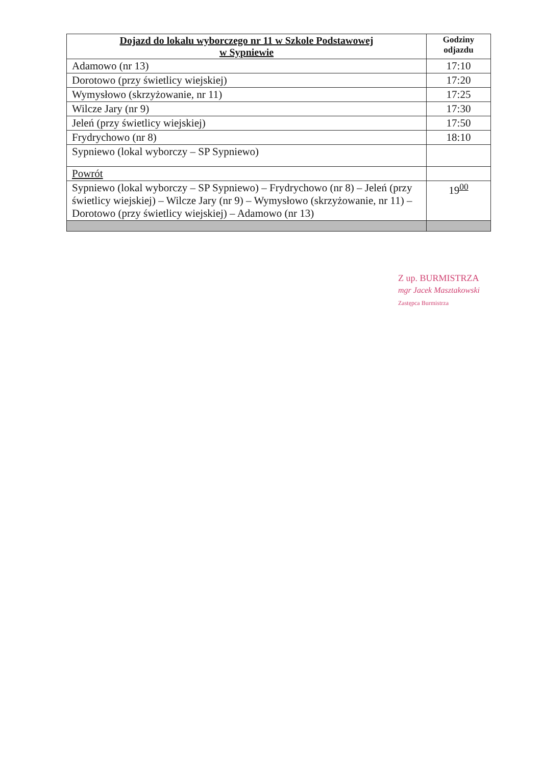| Dojazd do lokalu wyborczego nr 11 w Szkole Podstawowej w Sypniewie | Godziny odjazdu |
| --- | --- |
| Adamowo (nr 13) | 17:10 |
| Dorotowo (przy świetlicy wiejskiej) | 17:20 |
| Wymysłowo (skrzyżowanie, nr 11) | 17:25 |
| Wilcze Jary (nr 9) | 17:30 |
| Jeleń (przy świetlicy wiejskiej) | 17:50 |
| Frydrychowo (nr 8) | 18:10 |
| Sypniewo (lokal wyborczy – SP Sypniewo) | |
| Powrót | |
| Sypniewo (lokal wyborczy – SP Sypniewo) – Frydrychowo (nr 8) – Jeleń (przy świetlicy wiejskiej) – Wilcze Jary (nr 9) – Wymysłowo (skrzyżowanie, nr 11) – Dorotowo (przy świetlicy wiejskiej) – Adamowo (nr 13) | 19<sup>00</sup> |
Z up. BURMISTRZA
mgr Jacek Masztakowski
Zastępca Burmistrza